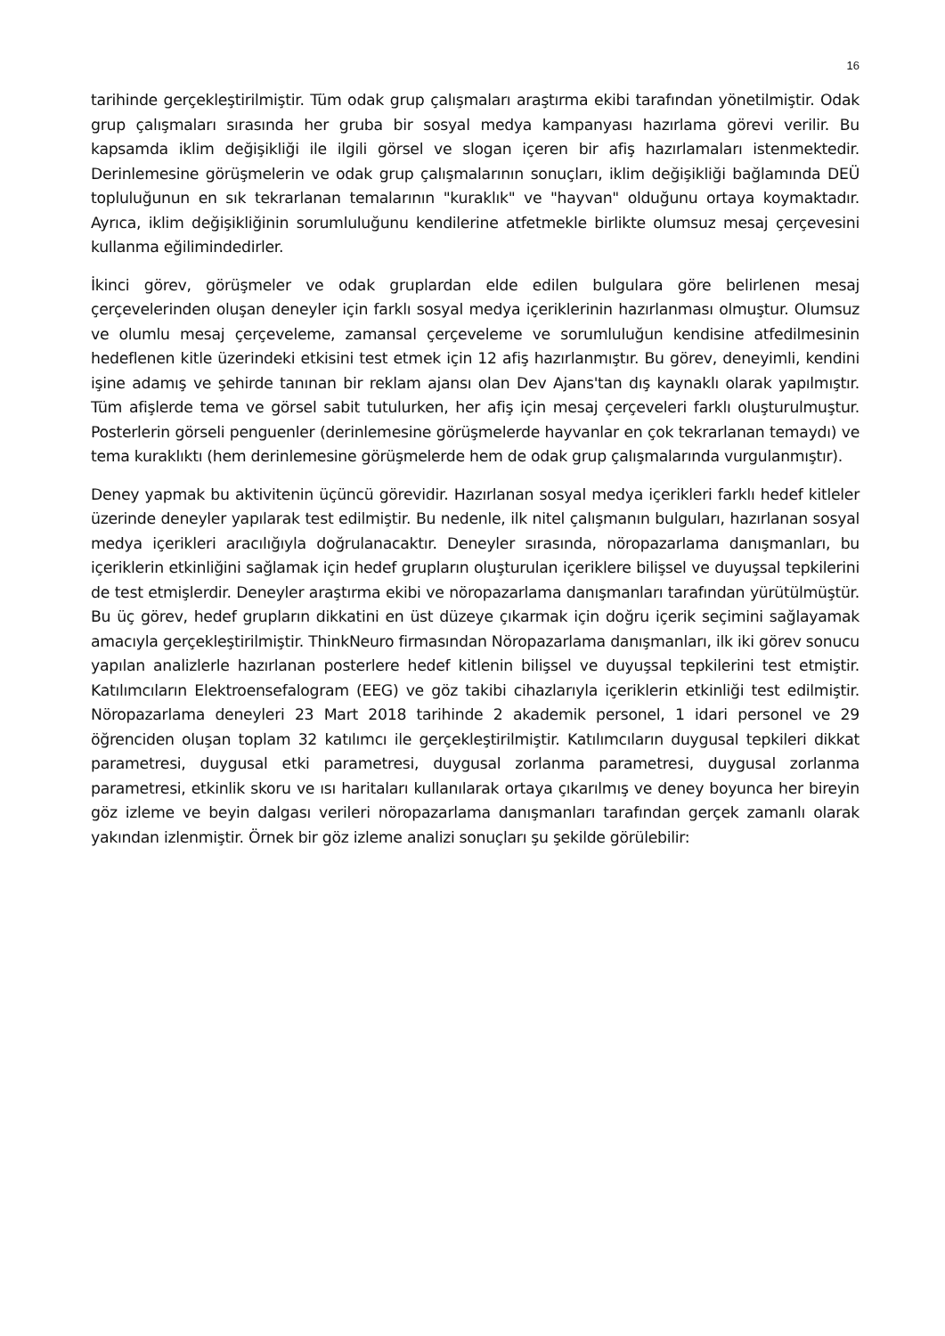16
tarihinde gerçekleştirilmiştir. Tüm odak grup çalışmaları araştırma ekibi tarafından yönetilmiştir. Odak grup çalışmaları sırasında her gruba bir sosyal medya kampanyası hazırlama görevi verilir. Bu kapsamda iklim değişikliği ile ilgili görsel ve slogan içeren bir afiş hazırlamaları istenmektedir. Derinlemesine görüşmelerin ve odak grup çalışmalarının sonuçları, iklim değişikliği bağlamında DEÜ topluluğunun en sık tekrarlanan temalarının "kuraklık" ve "hayvan" olduğunu ortaya koymaktadır. Ayrıca, iklim değişikliğinin sorumluluğunu kendilerine atfetmekle birlikte olumsuz mesaj çerçevesini kullanma eğilimindedirler.
İkinci görev, görüşmeler ve odak gruplardan elde edilen bulgulara göre belirlenen mesaj çerçevelerinden oluşan deneyler için farklı sosyal medya içeriklerinin hazırlanması olmuştur. Olumsuz ve olumlu mesaj çerçeveleme, zamansal çerçeveleme ve sorumluluğun kendisine atfedilmesinin hedeflenen kitle üzerindeki etkisini test etmek için 12 afiş hazırlanmıştır. Bu görev, deneyimli, kendini işine adamış ve şehirde tanınan bir reklam ajansı olan Dev Ajans'tan dış kaynaklı olarak yapılmıştır. Tüm afişlerde tema ve görsel sabit tutulurken, her afiş için mesaj çerçeveleri farklı oluşturulmuştur. Posterlerin görseli penguenler (derinlemesine görüşmelerde hayvanlar en çok tekrarlanan temaydı) ve tema kuraklıktı (hem derinlemesine görüşmelerde hem de odak grup çalışmalarında vurgulanmıştır).
Deney yapmak bu aktivitenin üçüncü görevidir. Hazırlanan sosyal medya içerikleri farklı hedef kitleler üzerinde deneyler yapılarak test edilmiştir. Bu nedenle, ilk nitel çalışmanın bulguları, hazırlanan sosyal medya içerikleri aracılığıyla doğrulanacaktır. Deneyler sırasında, nöropazarlama danışmanları, bu içeriklerin etkinliğini sağlamak için hedef grupların oluşturulan içeriklere bilişsel ve duyuşsal tepkilerini de test etmişlerdir. Deneyler araştırma ekibi ve nöropazarlama danışmanları tarafından yürütülmüştür. Bu üç görev, hedef grupların dikkatini en üst düzeye çıkarmak için doğru içerik seçimini sağlayamak amacıyla gerçekleştirilmiştir. ThinkNeuro firmasından Nöropazarlama danışmanları, ilk iki görev sonucu yapılan analizlerle hazırlanan posterlere hedef kitlenin bilişsel ve duyuşsal tepkilerini test etmiştir. Katılımcıların Elektroensefalogram (EEG) ve göz takibi cihazlarıyla içeriklerin etkinliği test edilmiştir. Nöropazarlama deneyleri 23 Mart 2018 tarihinde 2 akademik personel, 1 idari personel ve 29 öğrenciden oluşan toplam 32 katılımcı ile gerçekleştirilmiştir. Katılımcıların duygusal tepkileri dikkat parametresi, duygusal etki parametresi, duygusal zorlanma parametresi, duygusal zorlanma parametresi, etkinlik skoru ve ısı haritaları kullanılarak ortaya çıkarılmış ve deney boyunca her bireyin göz izleme ve beyin dalgası verileri nöropazarlama danışmanları tarafından gerçek zamanlı olarak yakından izlenmiştir. Örnek bir göz izleme analizi sonuçları şu şekilde görülebilir: